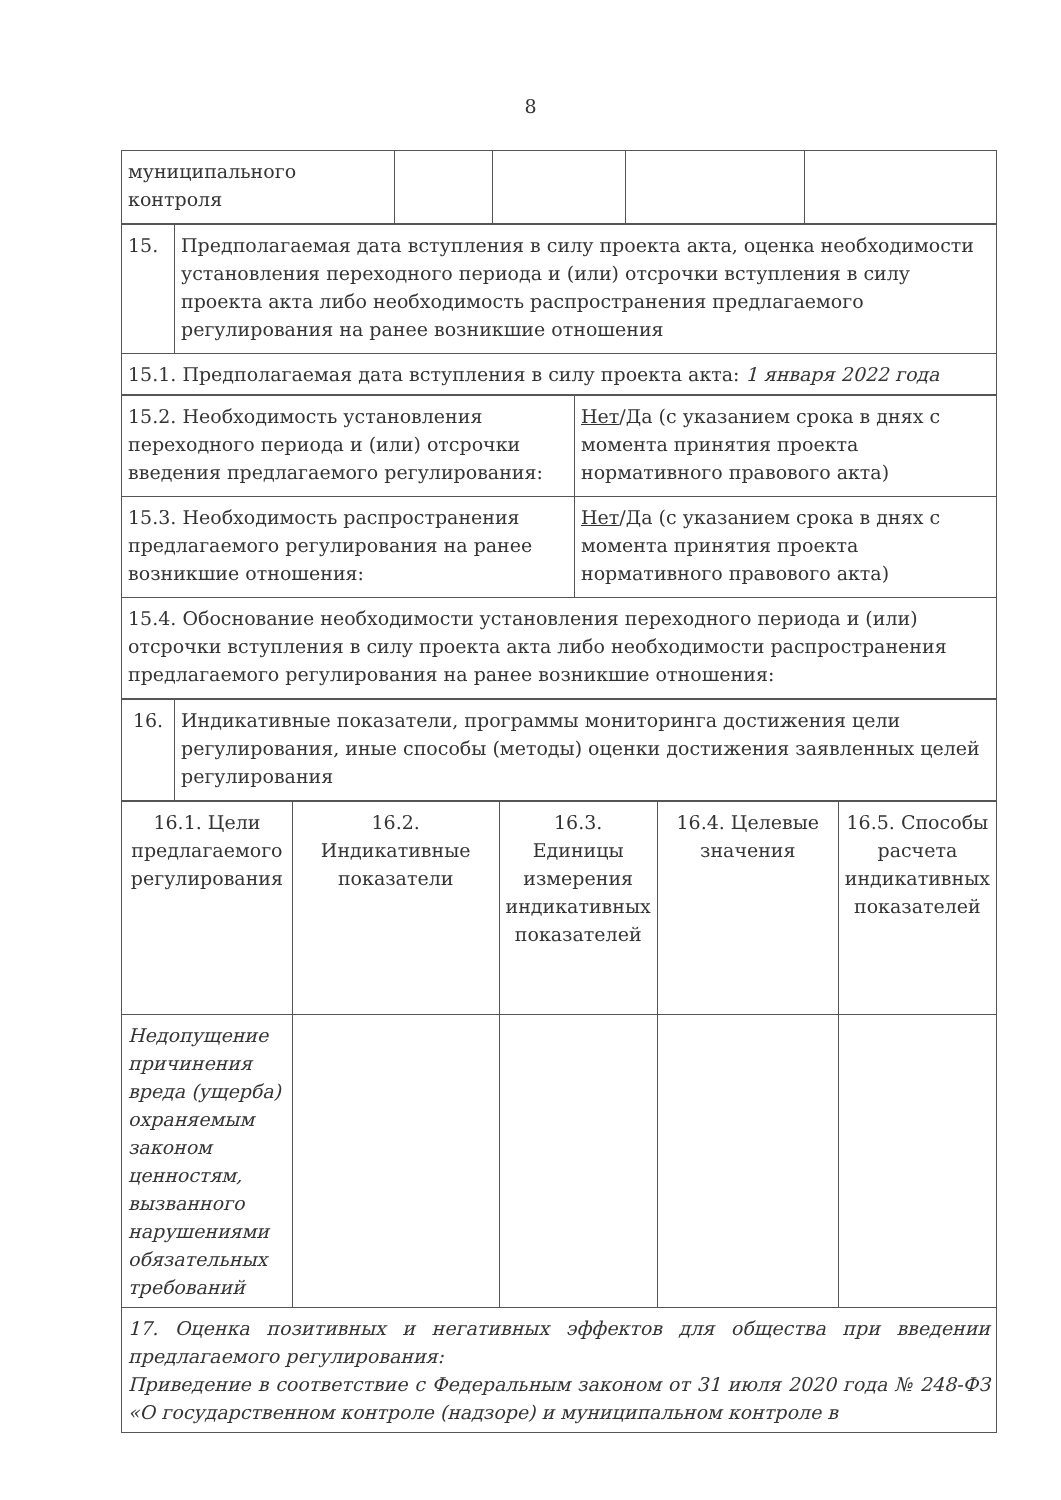8
| муниципального контроля | | | | |
| 15. | Предполагаемая дата вступления в силу проекта акта, оценка необходимости установления переходного периода и (или) отсрочки вступления в силу проекта акта либо необходимость распространения предлагаемого регулирования на ранее возникшие отношения |
| 15.1. Предполагаемая дата вступления в силу проекта акта: 1 января 2022 года | |
| 15.2. Необходимость установления переходного периода и (или) отсрочки введения предлагаемого регулирования: | Нет /Да (с указанием срока в днях с момента принятия проекта нормативного правового акта) |
| 15.3. Необходимость распространения предлагаемого регулирования на ранее возникшие отношения: | Нет /Да (с указанием срока в днях с момента принятия проекта нормативного правового акта) |
| 15.4. Обоснование необходимости установления переходного периода и (или) отсрочки вступления в силу проекта акта либо необходимости распространения предлагаемого регулирования на ранее возникшие отношения: | |
| 16. | Индикативные показатели, программы мониторинга достижения цели регулирования, иные способы (методы) оценки достижения заявленных целей регулирования |
| 16.1. Цели предлагаемого регулирования | 16.2. Индикативные показатели | 16.3. Единицы измерения индикативных показателей | 16.4. Целевые значения | 16.5. Способы расчета индикативных показателей |
| Недопущение причинения вреда (ущерба) охраняемым законом ценностям, вызванного нарушениями обязательных требований | | | | |
| 17. Оценка позитивных и негативных эффектов для общества при введении предлагаемого регулирования: Приведение в соответствие с Федеральным законом от 31 июля 2020 года № 248-ФЗ «О государственном контроле (надзоре) и муниципальном контроле в | | | | |